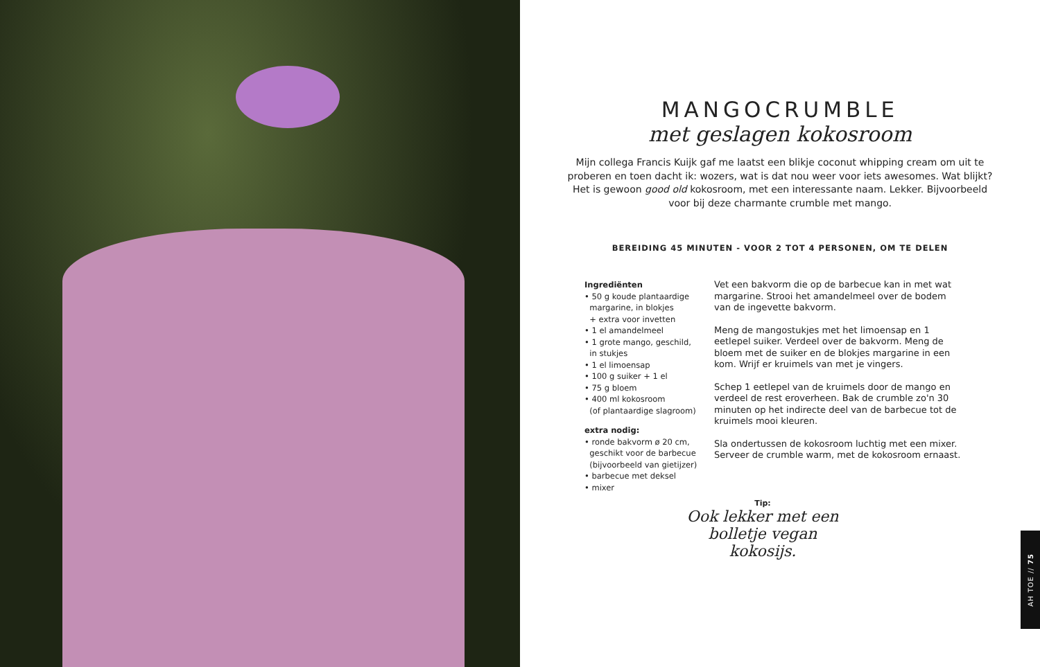MANGOCRUMBLE
met geslagen kokosroom
Mijn collega Francis Kuijk gaf me laatst een blikje coconut whipping cream om uit te proberen en toen dacht ik: wozers, wat is dat nou weer voor iets awesomes. Wat blijkt? Het is gewoon good old kokosroom, met een interessante naam. Lekker. Bijvoorbeeld voor bij deze charmante crumble met mango.
BEREIDING 45 MINUTEN - VOOR 2 TOT 4 PERSONEN, OM TE DELEN
Ingrediënten
• 50 g koude plantaardige
margarine, in blokjes
+ extra voor invetten
• 1 el amandelmeel
• 1 grote mango, geschild,
in stukjes
• 1 el limoensap
• 100 g suiker + 1 el
• 75 g bloem
• 400 ml kokosroom
(of plantaardige slagroom)
extra nodig:
• ronde bakvorm ø 20 cm,
geschikt voor de barbecue
(bijvoorbeeld van gietijzer)
• barbecue met deksel
• mixer
Vet een bakvorm die op de barbecue kan in met wat margarine. Strooi het amandelmeel over de bodem van de ingevette bakvorm.
Meng de mangostukjes met het limoensap en 1 eetlepel suiker. Verdeel over de bakvorm. Meng de bloem met de suiker en de blokjes margarine in een kom. Wrijf er kruimels van met je vingers.
Schep 1 eetlepel van de kruimels door de mango en verdeel de rest eroverheen. Bak de crumble zo'n 30 minuten op het indirecte deel van de barbecue tot de kruimels mooi kleuren.
Sla ondertussen de kokosroom luchtig met een mixer. Serveer de crumble warm, met de kokosroom ernaast.
Tip:
Ook lekker met een bolletje vegan kokosijs.
AH TOE // 75